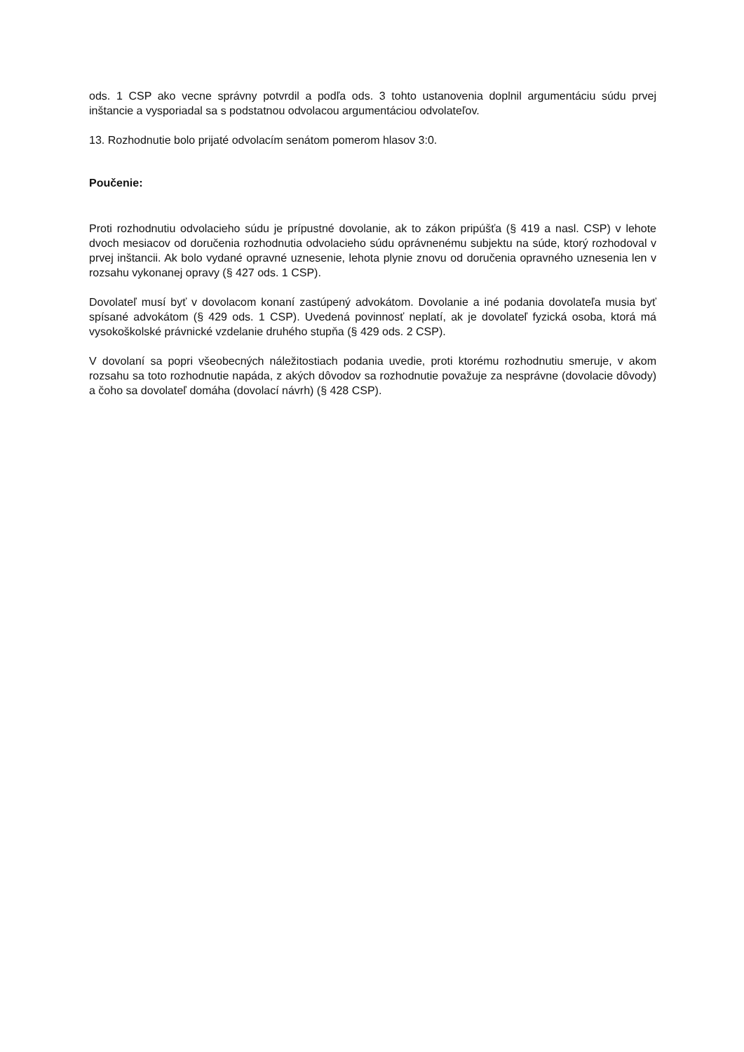ods. 1 CSP ako vecne správny potvrdil a podľa ods. 3 tohto ustanovenia doplnil argumentáciu súdu prvej inštancie a vysporiadal sa s podstatnou odvolacou argumentáciou odvolateľov.
13. Rozhodnutie bolo prijaté odvolacím senátom pomerom hlasov 3:0.
Poučenie:
Proti rozhodnutiu odvolacieho súdu je prípustné dovolanie, ak to zákon pripúšťa (§ 419 a nasl. CSP) v lehote dvoch mesiacov od doručenia rozhodnutia odvolacieho súdu oprávnenému subjektu na súde, ktorý rozhodoval v prvej inštancii. Ak bolo vydané opravné uznesenie, lehota plynie znovu od doručenia opravného uznesenia len v rozsahu vykonanej opravy (§ 427 ods. 1 CSP).
Dovolateľ musí byť v dovolacom konaní zastúpený advokátom. Dovolanie a iné podania dovolateľa musia byť spísané advokátom (§ 429 ods. 1 CSP). Uvedená povinnosť neplatí, ak je dovolateľ fyzická osoba, ktorá má vysokoškolské právnické vzdelanie druhého stupňa (§ 429 ods. 2 CSP).
V dovolaní sa popri všeobecných náležitostiach podania uvedie, proti ktorému rozhodnutiu smeruje, v akom rozsahu sa toto rozhodnutie napáda, z akých dôvodov sa rozhodnutie považuje za nesprávne (dovolacie dôvody) a čoho sa dovolateľ domáha (dovolací návrh) (§ 428 CSP).